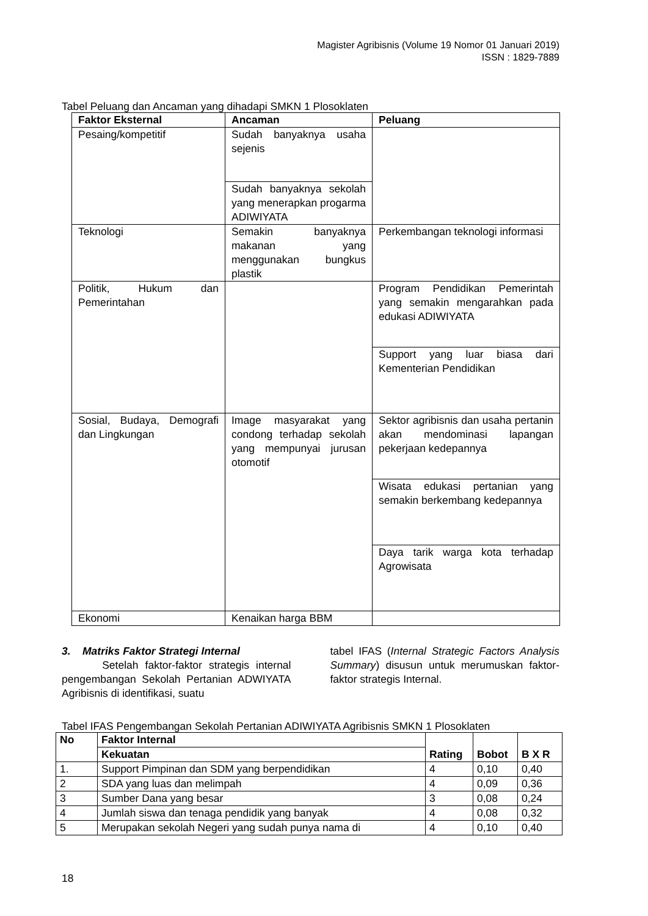Magister Agribisnis (Volume 19 Nomor 01 Januari 2019)
ISSN : 1829-7889
Tabel Peluang dan Ancaman yang dihadapi SMKN 1 Plosoklaten
| Faktor Eksternal | Ancaman | Peluang |
| --- | --- | --- |
| Pesaing/kompetitif | Sudah banyaknya usaha sejenis | |
| | Sudah banyaknya sekolah yang menerapkan progarma ADIWIYATA | |
| Teknologi | Semakin banyaknya makanan yang menggunakan bungkus plastik | Perkembangan teknologi informasi |
| Politik, Hukum dan Pemerintahan | | Program Pendidikan Pemerintah yang semakin mengarahkan pada edukasi ADIWIYATA |
| | | Support yang luar biasa dari Kementerian Pendidikan |
| Sosial, Budaya, Demografi dan Lingkungan | Image masyarakat yang condong terhadap sekolah yang mempunyai jurusan otomotif | Sektor agribisnis dan usaha pertanin akan mendominasi lapangan pekerjaan kedepannya |
| | | Wisata edukasi pertanian yang semakin berkembang kedepannya |
| | | Daya tarik warga kota terhadap Agrowisata |
| Ekonomi | Kenaikan harga BBM | |
3. Matriks Faktor Strategi Internal
Setelah faktor-faktor strategis internal pengembangan Sekolah Pertanian ADWIYATA Agribisnis di identifikasi, suatu
tabel IFAS (Internal Strategic Factors Analysis Summary) disusun untuk merumuskan faktor-faktor strategis Internal.
Tabel IFAS Pengembangan Sekolah Pertanian ADIWIYATA Agribisnis SMKN 1 Plosoklaten
| No | Faktor Internal | Rating | Bobot | B X R |
| --- | --- | --- | --- | --- |
| | Kekuatan | | | |
| 1. | Support Pimpinan dan SDM yang berpendidikan | 4 | 0,10 | 0,40 |
| 2 | SDA yang luas dan melimpah | 4 | 0,09 | 0,36 |
| 3 | Sumber Dana yang besar | 3 | 0,08 | 0,24 |
| 4 | Jumlah siswa dan tenaga pendidik yang banyak | 4 | 0,08 | 0,32 |
| 5 | Merupakan sekolah Negeri yang sudah punya nama di | 4 | 0,10 | 0,40 |
18